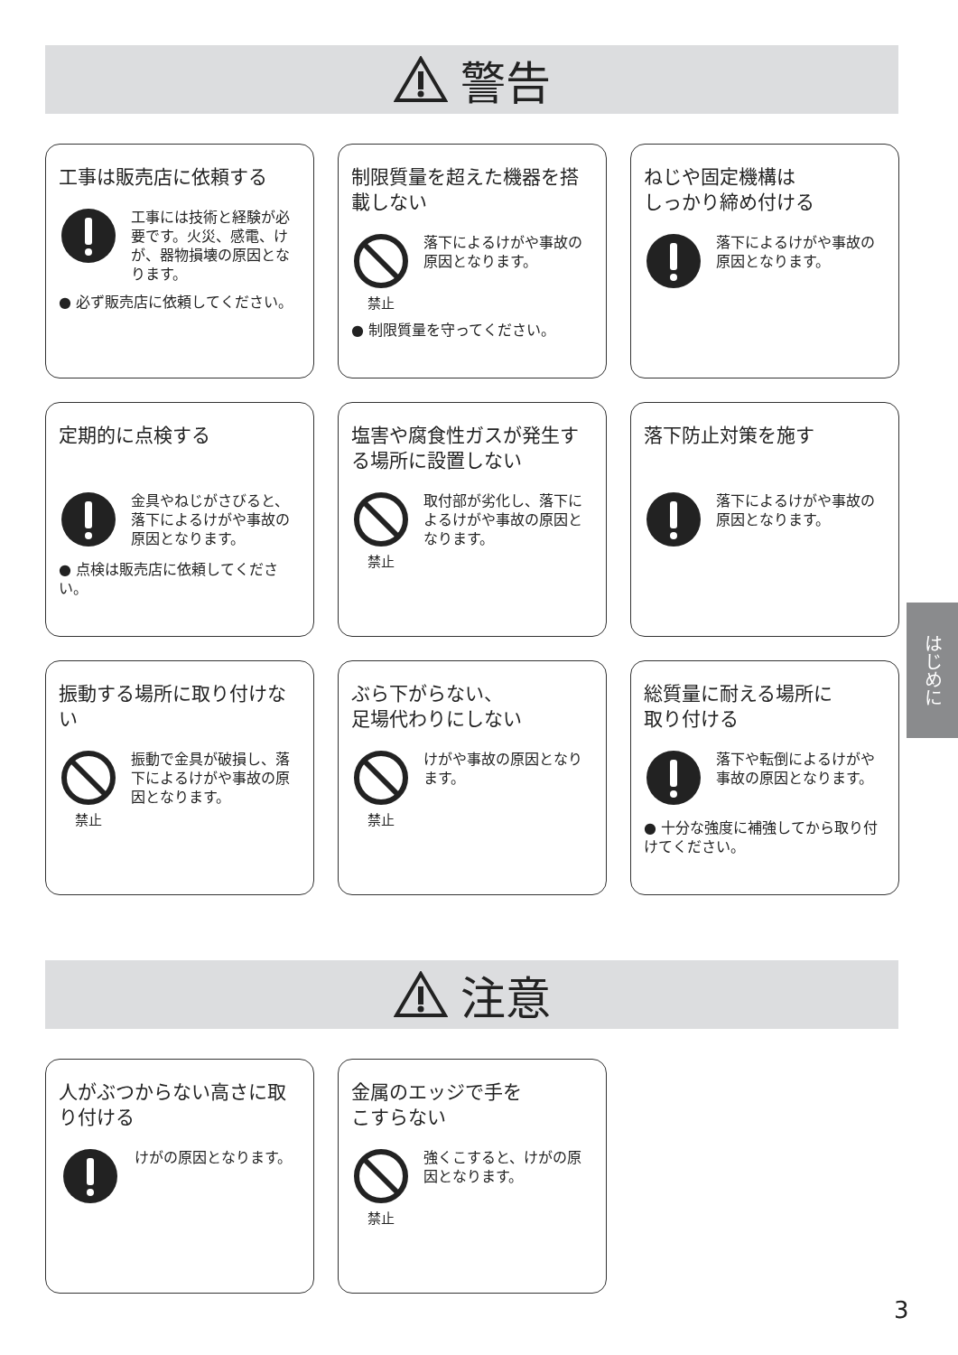警告
工事は販売店に依頼する
工事には技術と経験が必要です。火災、感電、けが、器物損壊の原因となります。
● 必ず販売店に依頼してください。
制限質量を超えた機器を搭載しない
禁止
落下によるけがや事故の原因となります。
● 制限質量を守ってください。
ねじや固定機構は
しっかり締め付ける
落下によるけがや事故の原因となります。
定期的に点検する
金具やねじがさびると、落下によるけがや事故の原因となります。
● 点検は販売店に依頼してください。
塩害や腐食性ガスが発生する場所に設置しない
禁止
取付部が劣化し、落下によるけがや事故の原因となります。
落下防止対策を施す
落下によるけがや事故の原因となります。
振動する場所に取り付けない
禁止
振動で金具が破損し、落下によるけがや事故の原因となります。
ぶら下がらない、
足場代わりにしない
禁止
けがや事故の原因となります。
総質量に耐える場所に
取り付ける
落下や転倒によるけがや事故の原因となります。
● 十分な強度に補強してから取り付けてください。
注意
人がぶつからない高さに取り付ける
けがの原因となります。
金属のエッジで手を
こすらない
禁止
強くこすると、けがの原因となります。
はじめに
3